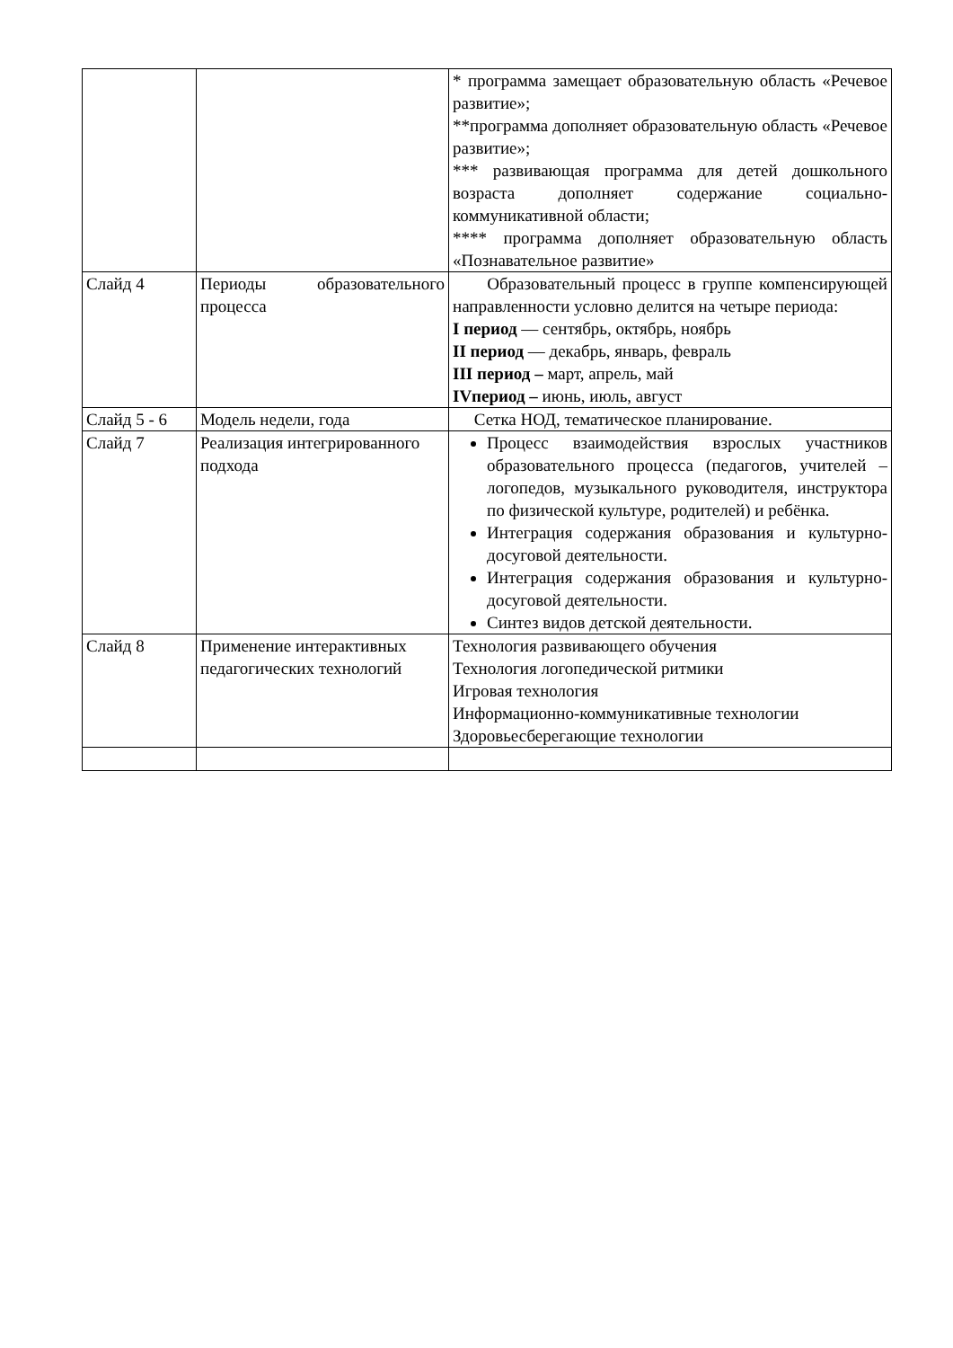| | | * программа замещает образовательную область «Речевое развитие»; **программа дополняет образовательную область «Речевое развитие»; *** развивающая программа для детей дошкольного возраста дополняет содержание социально-коммуникативной области; **** программа дополняет образовательную область «Познавательное развитие» |
| Слайд 4 | Периоды образовательного процесса | Образовательный процесс в группе компенсирующей направленности условно делится на четыре периода: I период — сентябрь, октябрь, ноябрь II период — декабрь, январь, февраль III период – март, апрель, май IVпериод – июнь, июль, август |
| Слайд 5 - 6 | Модель недели, года | Сетка НОД, тематическое планирование. |
| Слайд 7 | Реализация интегрированного подхода | Процесс взаимодействия взрослых участников образовательного процесса (педагогов, учителей – логопедов, музыкального руководителя, инструктора по физической культуре, родителей) и ребёнка. Интеграция содержания образования и культурно-досуговой деятельности. Интеграция содержания образования и культурно-досуговой деятельности. Синтез видов детской деятельности. |
| Слайд 8 | Применение интерактивных педагогических технологий | Технология развивающего обучения Технология логопедической ритмики Игровая технология Информационно-коммуникативные технологии Здоровьесберегающие технологии |